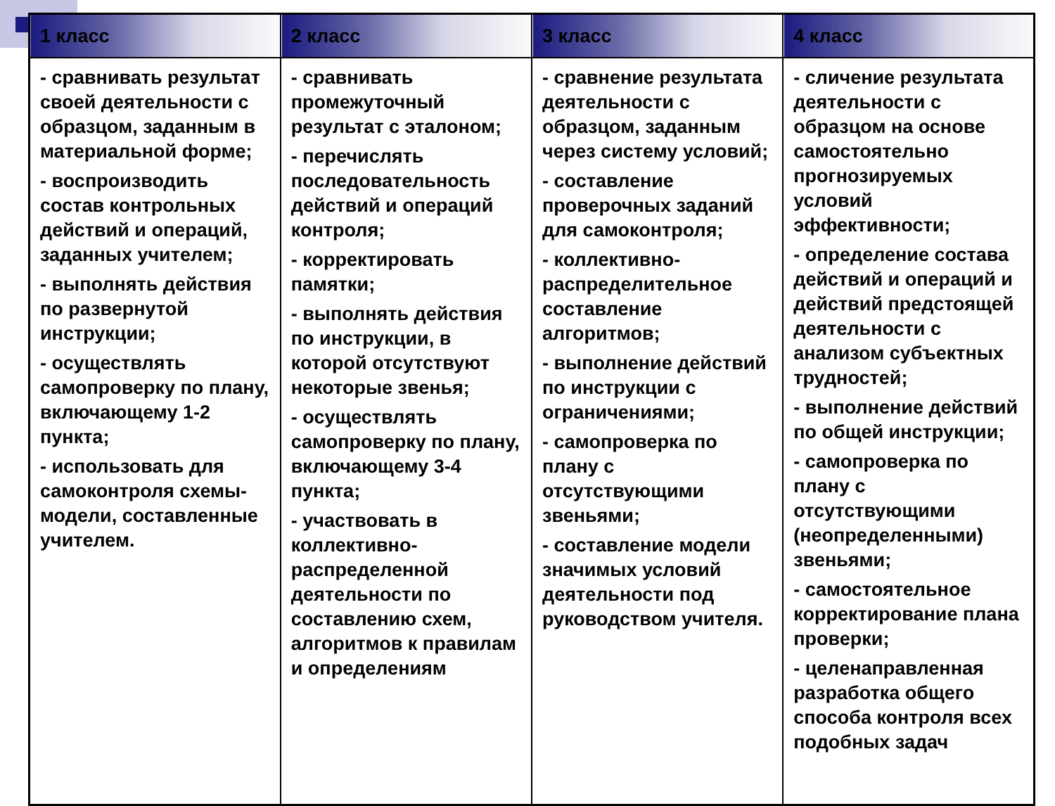| 1 класс | 2 класс | 3 класс | 4 класс |
| --- | --- | --- | --- |
| - сравнивать результат своей деятельности с образцом, заданным в материальной форме; - воспроизводить состав контрольных действий и операций, заданных учителем; - выполнять действия по развернутой инструкции; - осуществлять самопроверку по плану, включающему 1-2 пункта; - использовать для самоконтроля схемы-модели, составленные учителем. | - сравнивать промежуточный результат с эталоном; - перечислять последовательность действий и операций контроля; - корректировать памятки; - выполнять действия по инструкции, в которой отсутствуют некоторые звенья; - осуществлять самопроверку по плану, включающему 3-4 пункта; - участвовать в коллективно-распределенной деятельности по составлению схем, алгоритмов к правилам и определениям | - сравнение результата деятельности с образцом, заданным через систему условий; - составление проверочных заданий для самоконтроля; - коллективно-распределительное составление алгоритмов; - выполнение действий по инструкции с ограничениями; - самопроверка по плану с отсутствующими звеньями; - составление модели значимых условий деятельности под руководством учителя. | - сличение результата деятельности с образцом на основе самостоятельно прогнозируемых условий эффективности; - определение состава действий и операций и действий предстоящей деятельности с анализом субъектных трудностей; - выполнение действий по общей инструкции; - самопроверка по плану с отсутствующими (неопределенными) звеньями; - самостоятельное корректирование плана проверки; - целенаправленная разработка общего способа контроля всех подобных задач |